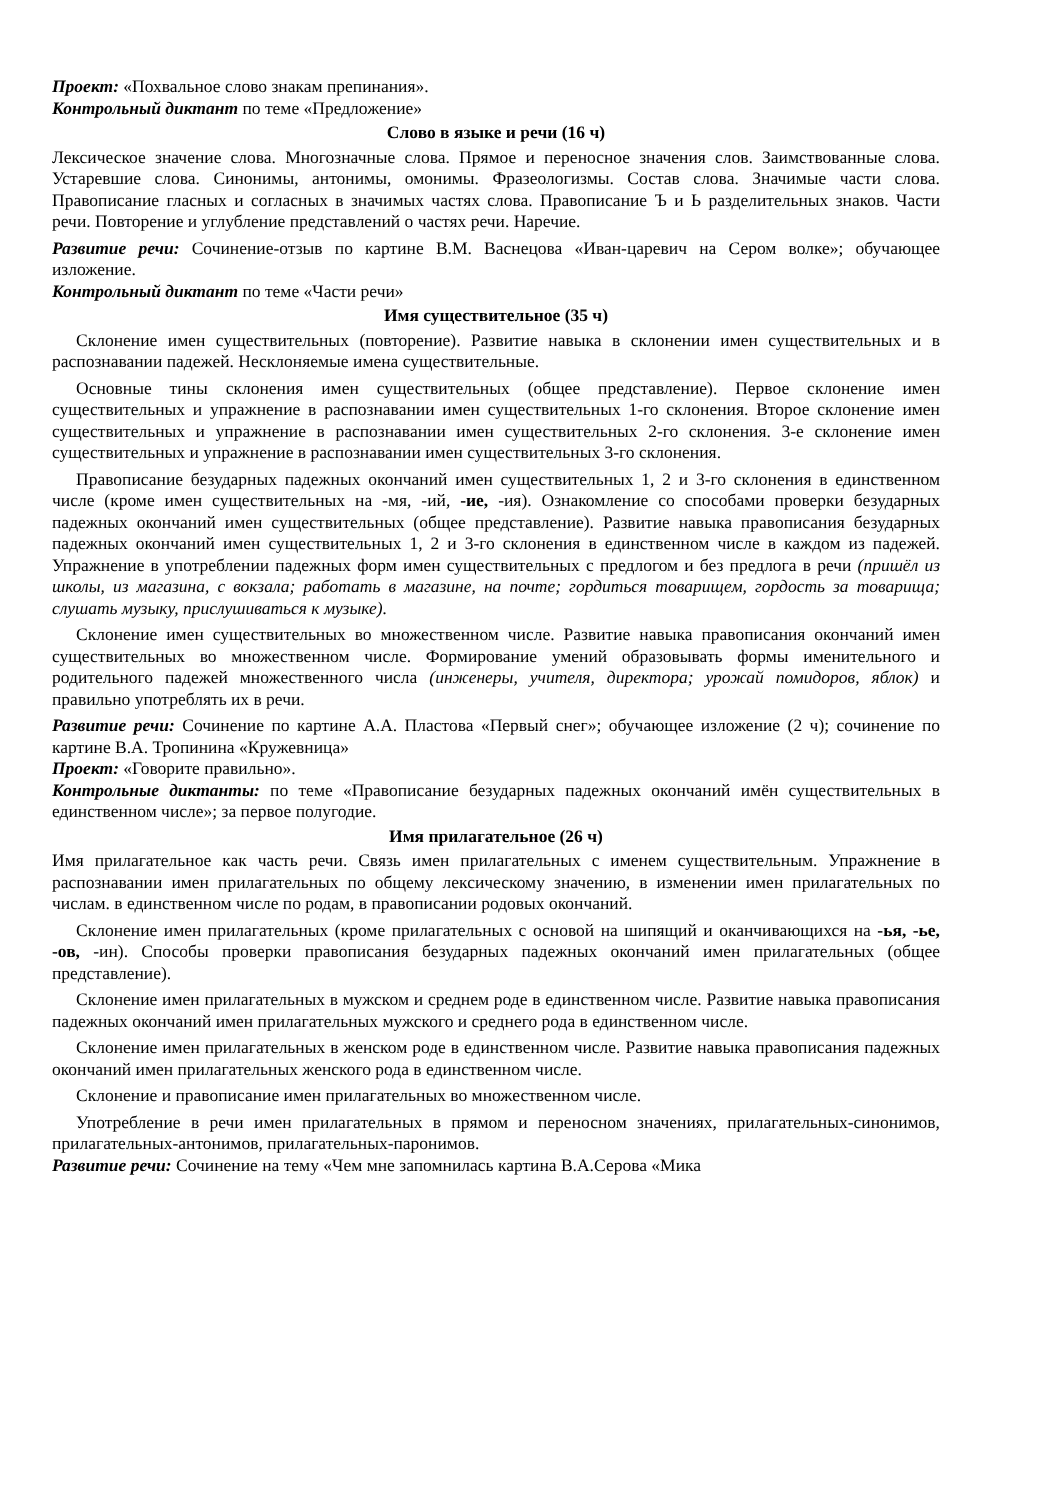Проект: «Похвальное слово знакам препинания».
Контрольный диктант по теме «Предложение»
Слово в языке и речи (16 ч)
Лексическое значение слова. Многозначные слова. Прямое и переносное значения слов. Заимствованные слова. Устаревшие слова. Синонимы, антонимы, омонимы. Фразеологизмы. Состав слова. Значимые части слова. Правописание гласных и согласных в значимых частях слова. Правописание Ъ и Ь разделительных знаков. Части речи. Повторение и углубление представлений о частях речи. Наречие.
Развитие речи: Сочинение-отзыв по картине В.М. Васнецова «Иван-царевич на Сером волке»; обучающее изложение.
Контрольный диктант по теме «Части речи»
Имя существительное (35 ч)
Склонение имен существительных (повторение). Развитие навыка в склонении имен существительных и в распознавании падежей. Несклоняемые имена существительные.
Основные тины склонения имен существительных (общее представление). Первое склонение имен существительных и упражнение в распознавании имен существительных 1-го склонения. Второе склонение имен существительных и упражнение в распознавании имен существительных 2-го склонения. 3-е склонение имен существительных и упражнение в распознавании имен существительных 3-го склонения.
Правописание безударных падежных окончаний имен существительных 1, 2 и 3-го склонения в единственном числе (кроме имен существительных на -мя, -ий, -ие, -ия). Ознакомление со способами проверки безударных падежных окончаний имен существительных (общее представление). Развитие навыка правописания безударных падежных окончаний имен существительных 1, 2 и 3-го склонения в единственном числе в каждом из падежей. Упражнение в употреблении падежных форм имен существительных с предлогом и без предлога в речи (пришёл из школы, из магазина, с вокзала; работать в магазине, на почте; гордиться товарищем, гордость за товарища; слушать музыку, прислушиваться к музыке).
Склонение имен существительных во множественном числе. Развитие навыка правописания окончаний имен существительных во множественном числе. Формирование умений образовывать формы именительного и родительного падежей множественного числа (инженеры, учителя, директора; урожай помидоров, яблок) и правильно употреблять их в речи.
Развитие речи: Сочинение по картине А.А. Пластова «Первый снег»; обучающее изложение (2 ч); сочинение по картине В.А. Тропинина «Кружевница»
Проект: «Говорите правильно».
Контрольные диктанты: по теме «Правописание безударных падежных окончаний имён существительных в единственном числе»; за первое полугодие.
Имя прилагательное (26 ч)
Имя прилагательное как часть речи. Связь имен прилагательных с именем существительным. Упражнение в распознавании имен прилагательных по общему лексическому значению, в изменении имен прилагательных по числам. в единственном числе по родам, в правописании родовых окончаний.
Склонение имен прилагательных (кроме прилагательных с основой на шипящий и оканчивающихся на -ья, -ье, -ов, -ин). Способы проверки правописания безударных падежных окончаний имен прилагательных (общее представление).
Склонение имен прилагательных в мужском и среднем роде в единственном числе. Развитие навыка правописания падежных окончаний имен прилагательных мужского и среднего рода в единственном числе.
Склонение имен прилагательных в женском роде в единственном числе. Развитие навыка правописания падежных окончаний имен прилагательных женского рода в единственном числе.
Склонение и правописание имен прилагательных во множественном числе.
Употребление в речи имен прилагательных в прямом и переносном значениях, прилагательных-синонимов, прилагательных-антонимов, прилагательных-паронимов.
Развитие речи: Сочинение на тему «Чем мне запомнилась картина В.А.Серова «Мика